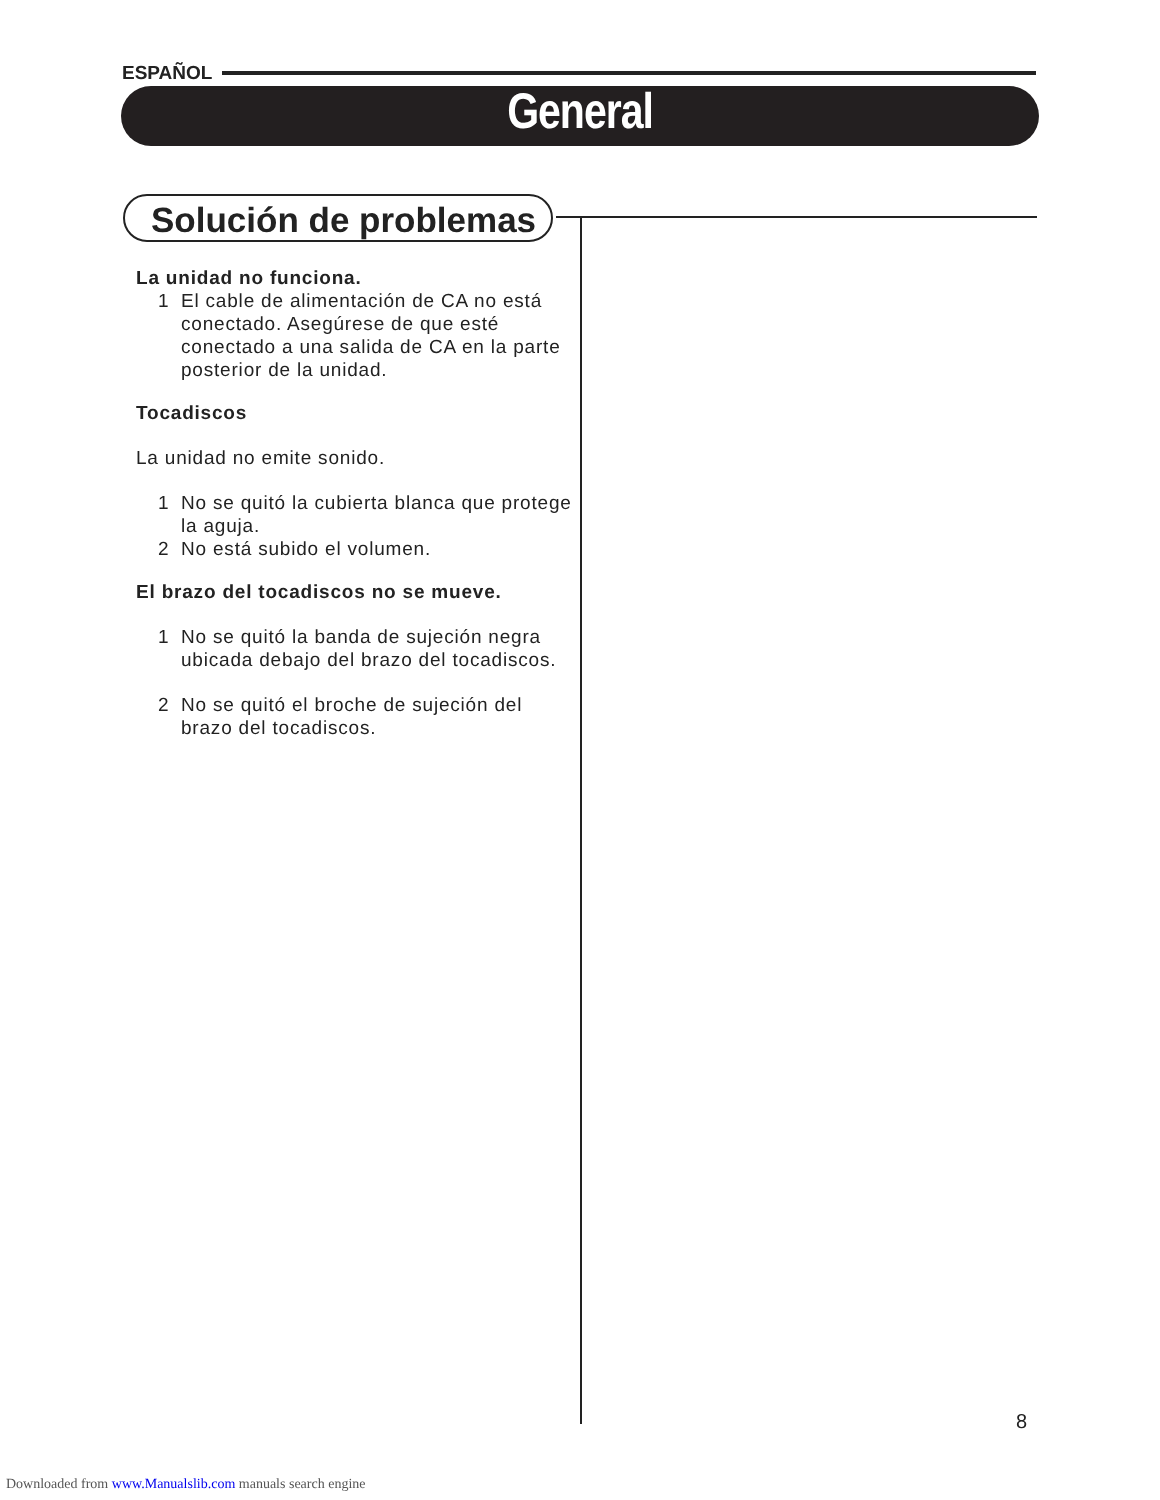ESPAÑOL
General
Solución de problemas
La unidad no funciona.
1 El cable de alimentación de CA no está conectado. Asegúrese de que esté conectado a una salida de CA en la parte posterior de la unidad.
Tocadiscos
La unidad no emite sonido.
1 No se quitó la cubierta blanca que protege la aguja.
2 No está subido el volumen.
El brazo del tocadiscos no se mueve.
1 No se quitó la banda de sujeción negra ubicada debajo del brazo del tocadiscos.
2 No se quitó el broche de sujeción del brazo del tocadiscos.
8
Downloaded from www.Manualslib.com manuals search engine